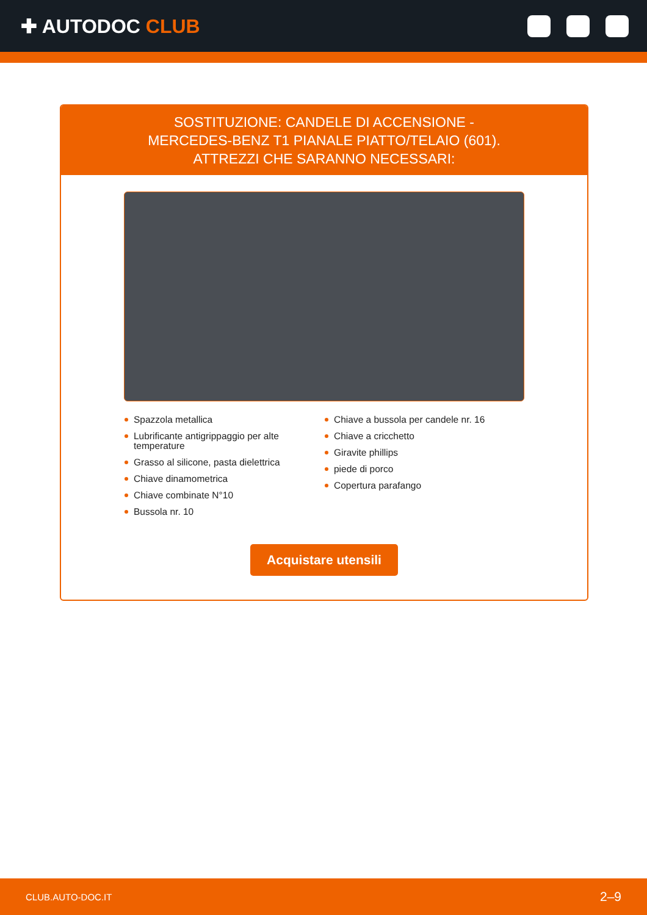✚ AUTODOC CLUB
SOSTITUZIONE: CANDELE DI ACCENSIONE -
MERCEDES-BENZ T1 PIANALE PIATTO/TELAIO (601).
ATTREZZI CHE SARANNO NECESSARI:
Spazzola metallica
Lubrificante antigrippaggio per alte temperature
Grasso al silicone, pasta dielettrica
Chiave dinamometrica
Chiave combinate N°10
Bussola nr. 10
Chiave a bussola per candele nr. 16
Chiave a cricchetto
Giravite phillips
piede di porco
Copertura parafango
Acquistare utensili
CLUB.AUTO-DOC.IT 2–9